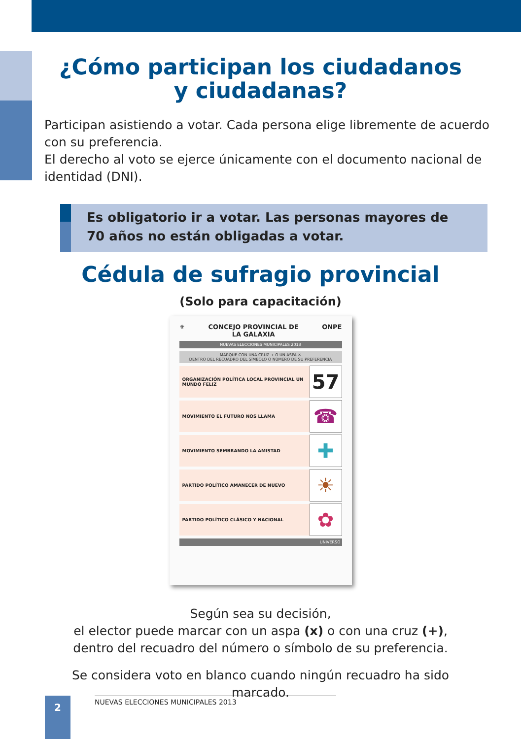¿Cómo participan los ciudadanos
y ciudadanas?
Participan asistiendo a votar. Cada persona elige libremente de acuerdo con su preferencia.
El derecho al voto se ejerce únicamente con el documento nacional de identidad (DNI).
Es obligatorio ir a votar. Las personas mayores de 70 años no están obligadas a votar.
Cédula de sufragio provincial
(Solo para capacitación)
⚜ CONCEJO PROVINCIAL DE
LA GALAXIA ONPE
NUEVAS ELECCIONES MUNICIPALES 2013
MARQUE CON UNA CRUZ + O UN ASPA ✕
DENTRO DEL RECUADRO DEL SÍMBOLO O NÚMERO DE SU PREFERENCIA
ORGANIZACIÓN POLÍTICA LOCAL PROVINCIAL UN MUNDO FELIZ 57
MOVIMIENTO EL FUTURO NOS LLAMA ☎
MOVIMIENTO SEMBRANDO LA AMISTAD ✚
PARTIDO POLÍTICO AMANECER DE NUEVO ☀
PARTIDO POLÍTICO CLÁSICO Y NACIONAL ✿
UNIVERSO
Según sea su decisión,
el elector puede marcar con un aspa (x) o con una cruz (+),
dentro del recuadro del número o símbolo de su preferencia.
Se considera voto en blanco cuando ningún recuadro ha sido
marcado.
2 NUEVAS ELECCIONES MUNICIPALES 2013